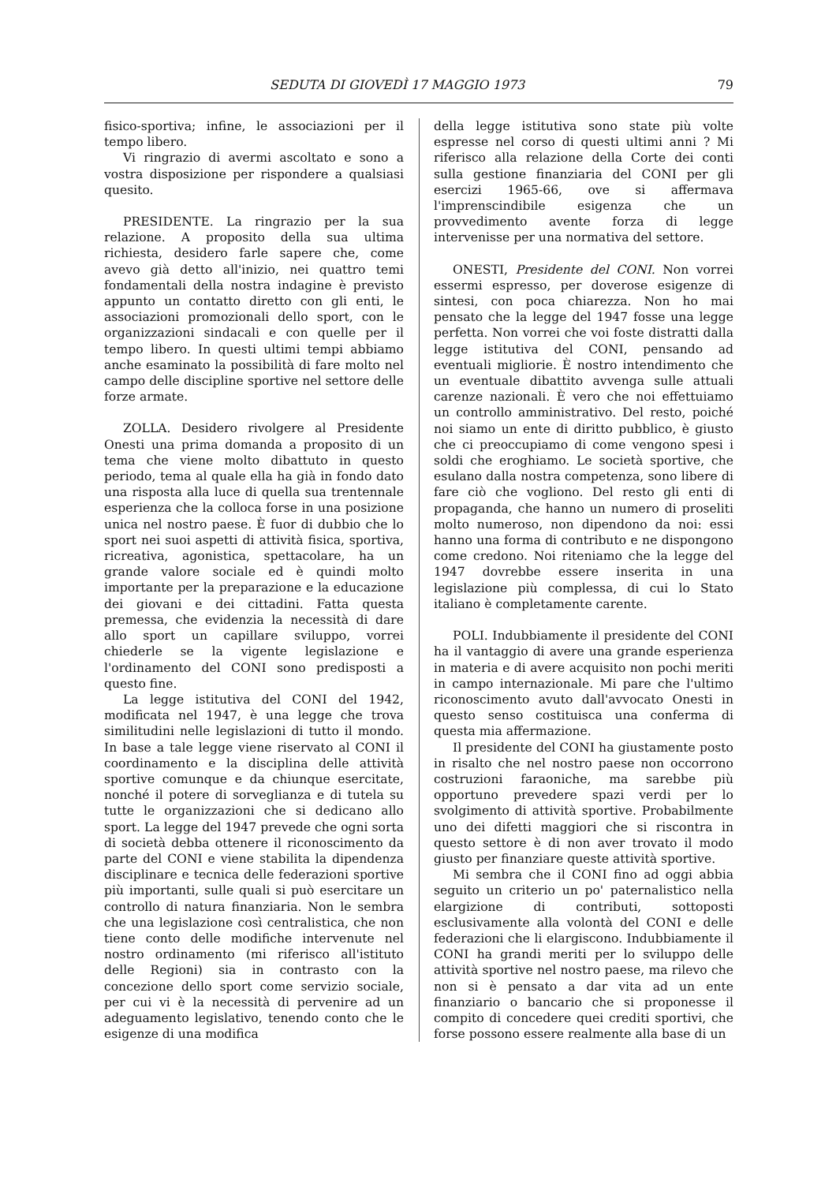SEDUTA DI GIOVEDÌ 17 MAGGIO 1973 79
fisico-sportiva; infine, le associazioni per il tempo libero.
Vi ringrazio di avermi ascoltato e sono a vostra disposizione per rispondere a qualsiasi quesito.
PRESIDENTE. La ringrazio per la sua relazione. A proposito della sua ultima richiesta, desidero farle sapere che, come avevo già detto all'inizio, nei quattro temi fondamentali della nostra indagine è previsto appunto un contatto diretto con gli enti, le associazioni promozionali dello sport, con le organizzazioni sindacali e con quelle per il tempo libero. In questi ultimi tempi abbiamo anche esaminato la possibilità di fare molto nel campo delle discipline sportive nel settore delle forze armate.
ZOLLA. Desidero rivolgere al Presidente Onesti una prima domanda a proposito di un tema che viene molto dibattuto in questo periodo, tema al quale ella ha già in fondo dato una risposta alla luce di quella sua trentennale esperienza che la colloca forse in una posizione unica nel nostro paese. È fuor di dubbio che lo sport nei suoi aspetti di attività fisica, sportiva, ricreativa, agonistica, spettacolare, ha un grande valore sociale ed è quindi molto importante per la preparazione e la educazione dei giovani e dei cittadini. Fatta questa premessa, che evidenzia la necessità di dare allo sport un capillare sviluppo, vorrei chiederle se la vigente legislazione e l'ordinamento del CONI sono predisposti a questo fine.
La legge istitutiva del CONI del 1942, modificata nel 1947, è una legge che trova similitudini nelle legislazioni di tutto il mondo. In base a tale legge viene riservato al CONI il coordinamento e la disciplina delle attività sportive comunque e da chiunque esercitate, nonché il potere di sorveglianza e di tutela su tutte le organizzazioni che si dedicano allo sport. La legge del 1947 prevede che ogni sorta di società debba ottenere il riconoscimento da parte del CONI e viene stabilita la dipendenza disciplinare e tecnica delle federazioni sportive più importanti, sulle quali si può esercitare un controllo di natura finanziaria. Non le sembra che una legislazione così centralistica, che non tiene conto delle modifiche intervenute nel nostro ordinamento (mi riferisco all'istituto delle Regioni) sia in contrasto con la concezione dello sport come servizio sociale, per cui vi è la necessità di pervenire ad un adeguamento legislativo, tenendo conto che le esigenze di una modifica
della legge istitutiva sono state più volte espresse nel corso di questi ultimi anni ? Mi riferisco alla relazione della Corte dei conti sulla gestione finanziaria del CONI per gli esercizi 1965-66, ove si affermava l'imprenscindibile esigenza che un provvedimento avente forza di legge intervenisse per una normativa del settore.
ONESTI, Presidente del CONI. Non vorrei essermi espresso, per doverose esigenze di sintesi, con poca chiarezza. Non ho mai pensato che la legge del 1947 fosse una legge perfetta. Non vorrei che voi foste distratti dalla legge istitutiva del CONI, pensando ad eventuali migliorie. È nostro intendimento che un eventuale dibattito avvenga sulle attuali carenze nazionali. È vero che noi effettuiamo un controllo amministrativo. Del resto, poiché noi siamo un ente di diritto pubblico, è giusto che ci preoccupiamo di come vengono spesi i soldi che eroghiamo. Le società sportive, che esulano dalla nostra competenza, sono libere di fare ciò che vogliono. Del resto gli enti di propaganda, che hanno un numero di proseliti molto numeroso, non dipendono da noi: essi hanno una forma di contributo e ne dispongono come credono. Noi riteniamo che la legge del 1947 dovrebbe essere inserita in una legislazione più complessa, di cui lo Stato italiano è completamente carente.
POLI. Indubbiamente il presidente del CONI ha il vantaggio di avere una grande esperienza in materia e di avere acquisito non pochi meriti in campo internazionale. Mi pare che l'ultimo riconoscimento avuto dall'avvocato Onesti in questo senso costituisca una conferma di questa mia affermazione.
Il presidente del CONI ha giustamente posto in risalto che nel nostro paese non occorrono costruzioni faraoniche, ma sarebbe più opportuno prevedere spazi verdi per lo svolgimento di attività sportive. Probabilmente uno dei difetti maggiori che si riscontra in questo settore è di non aver trovato il modo giusto per finanziare queste attività sportive.
Mi sembra che il CONI fino ad oggi abbia seguito un criterio un po' paternalistico nella elargizione di contributi, sottoposti esclusivamente alla volontà del CONI e delle federazioni che li elargiscono. Indubbiamente il CONI ha grandi meriti per lo sviluppo delle attività sportive nel nostro paese, ma rilevo che non si è pensato a dar vita ad un ente finanziario o bancario che si proponesse il compito di concedere quei crediti sportivi, che forse possono essere realmente alla base di un